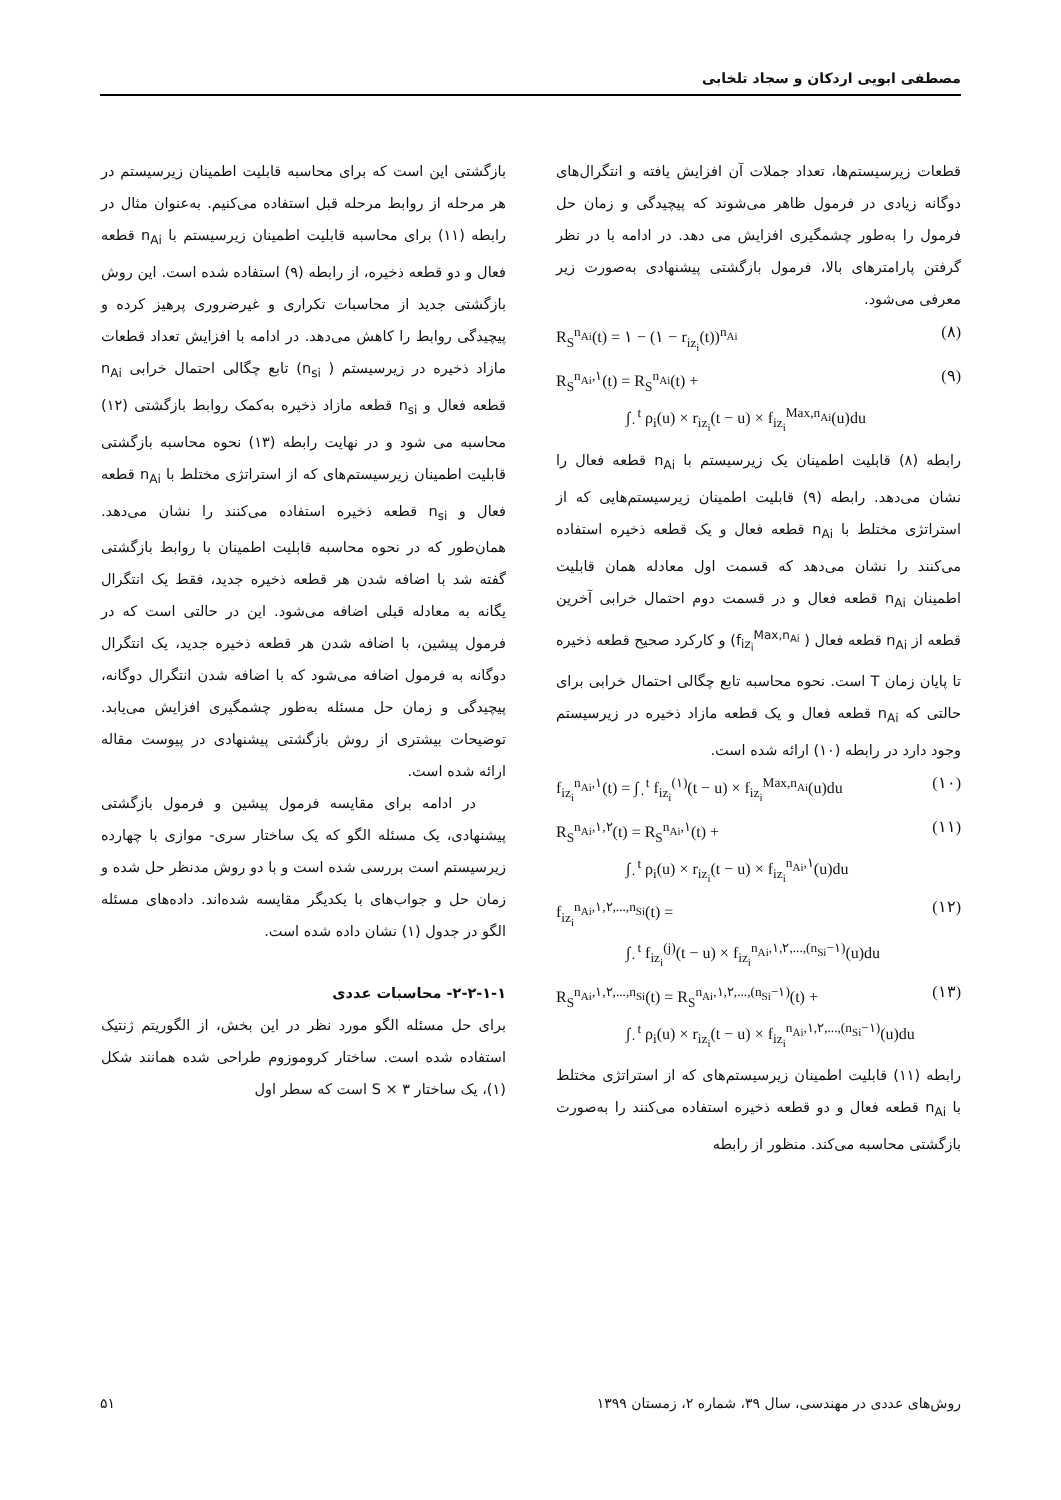مصطفی ابویی اردکان و سجاد تلخابی
قطعات زیرسیستم‌ها، تعداد جملات آن افزایش یافته و انتگرال‌های دوگانه زیادی در فرمول ظاهر می‌شوند که پیچیدگی و زمان حل فرمول را به‌طور چشمگیری افزایش می دهد. در ادامه با در نظر گرفتن پارامترهای بالا، فرمول بازگشتی پیشنهادی به‌صورت زیر معرفی می‌شود.
R<sub>S</sub><sup>n<sub>Ai</sub></sup>(t) = ۱ − (۱ − r<sub>iz<sub>i</sub></sub>(t))<sup>n<sub>Ai</sub></sup> (۸)
R<sub>S</sub><sup>n<sub>Ai</sub>,۱</sup>(t) = R<sub>S</sub><sup>n<sub>Ai</sub></sup>(t) +
∫<sub>۰</sub><sup>t</sup> ρ<sub>i</sub>(u) × r<sub>iz<sub>i</sub></sub>(t − u) × f<sub>iz<sub>i</sub></sub><sup>Max,n<sub>Ai</sub></sup>(u)du (۹)
رابطه (۸) قابلیت اطمینان یک زیرسیستم با n<sub>Ai</sub> قطعه فعال را نشان می‌دهد. رابطه (۹) قابلیت اطمینان زیرسیستم‌هایی که از استراتژی مختلط با n<sub>Ai</sub> قطعه فعال و یک قطعه ذخیره استفاده می‌کنند را نشان می‌دهد که قسمت اول معادله همان قابلیت اطمینان n<sub>Ai</sub> قطعه فعال و در قسمت دوم احتمال خرابی آخرین قطعه از n<sub>Ai</sub> قطعه فعال ( f<sub>iz<sub>i</sub></sub><sup>Max,n<sub>Ai</sub></sup>) و کارکرد صحیح قطعه ذخیره تا پایان زمان T است. نحوه محاسبه تابع چگالی احتمال خرابی برای حالتی که n<sub>Ai</sub> قطعه فعال و یک قطعه مازاد ذخیره در زیرسیستم وجود دارد در رابطه (۱۰) ارائه شده است.
f<sub>iz<sub>i</sub></sub><sup>n<sub>Ai</sub>,۱</sup>(t) = ∫<sub>۰</sub><sup>t</sup> f<sub>iz<sub>i</sub></sub><sup>(۱)</sup>(t − u) × f<sub>iz<sub>i</sub></sub><sup>Max,n<sub>Ai</sub></sup>(u)du (۱۰)
R<sub>S</sub><sup>n<sub>Ai</sub>,۱,۲</sup>(t) = R<sub>S</sub><sup>n<sub>Ai</sub>,۱</sup>(t) +
∫<sub>۰</sub><sup>t</sup> ρ<sub>i</sub>(u) × r<sub>iz<sub>i</sub></sub>(t − u) × f<sub>iz<sub>i</sub></sub><sup>n<sub>Ai</sub>,۱</sup>(u)du (۱۱)
f<sub>iz<sub>i</sub></sub><sup>n<sub>Ai</sub>,۱,۲,...,n<sub>Si</sub></sup>(t) =
∫<sub>۰</sub><sup>t</sup> f<sub>iz<sub>i</sub></sub><sup>(j)</sup>(t − u) × f<sub>iz<sub>i</sub></sub><sup>n<sub>Ai</sub>,۱,۲,...,(n<sub>Si</sub>−۱)</sup>(u)du (۱۲)
R<sub>S</sub><sup>n<sub>Ai</sub>,۱,۲,...,n<sub>Si</sub></sup>(t) = R<sub>S</sub><sup>n<sub>Ai</sub>,۱,۲,...,(n<sub>Si</sub>−۱)</sup>(t) +
∫<sub>۰</sub><sup>t</sup> ρ<sub>i</sub>(u) × r<sub>iz<sub>i</sub></sub>(t − u) × f<sub>iz<sub>i</sub></sub><sup>n<sub>Ai</sub>,۱,۲,...,(n<sub>Si</sub>−۱)</sup>(u)du (۱۳)
رابطه (۱۱) قابلیت اطمینان زیرسیستم‌های که از استراتژی مختلط با n<sub>Ai</sub> قطعه فعال و دو قطعه ذخیره استفاده می‌کنند را به‌صورت بازگشتی محاسبه می‌کند. منظور از رابطه
بازگشتی این است که برای محاسبه قابلیت اطمینان زیرسیستم در هر مرحله از روابط مرحله قبل استفاده می‌کنیم. به‌عنوان مثال در رابطه (۱۱) برای محاسبه قابلیت اطمینان زیرسیستم با n<sub>Ai</sub> قطعه فعال و دو قطعه ذخیره، از رابطه (۹) استفاده شده است. این روش بازگشتی جدید از محاسبات تکراری و غیرضروری پرهیز کرده و پیچیدگی روابط را کاهش می‌دهد. در ادامه با افزایش تعداد قطعات مازاد ذخیره در زیرسیستم ( n<sub>si</sub>) تابع چگالی احتمال خرابی n<sub>Ai</sub> قطعه فعال و n<sub>si</sub> قطعه مازاد ذخیره به‌کمک روابط بازگشتی (۱۲) محاسبه می شود و در نهایت رابطه (۱۳) نحوه محاسبه بازگشتی قابلیت اطمینان زیرسیستم‌های که از استراتژی مختلط با n<sub>Ai</sub> قطعه فعال و n<sub>si</sub> قطعه ذخیره استفاده می‌کنند را نشان می‌دهد. همان‌طور که در نحوه محاسبه قابلیت اطمینان با روابط بازگشتی گفته شد با اضافه شدن هر قطعه ذخیره جدید، فقط یک انتگرال یگانه به معادله قبلی اضافه می‌شود. این در حالتی است که در فرمول پیشین، با اضافه شدن هر قطعه ذخیره جدید، یک انتگرال دوگانه به فرمول اضافه می‌شود که با اضافه شدن انتگرال دوگانه، پیچیدگی و زمان حل مسئله به‌طور چشمگیری افزایش می‌یابد. توضیحات بیشتری از روش بازگشتی پیشنهادی در پیوست مقاله ارائه شده است.
در ادامه برای مقایسه فرمول پیشین و فرمول بازگشتی پیشنهادی، یک مسئله الگو که یک ساختار سری- موازی با چهارده زیرسیستم است بررسی شده است و با دو روش مدنظر حل شده و زمان حل و جواب‌های با یکدیگر مقایسه شده‌اند. داده‌های مسئله الگو در جدول (۱) نشان داده شده است.
۲-۲-۱-۱- محاسبات عددی
برای حل مسئله الگو مورد نظر در این بخش، از الگوریتم ژنتیک استفاده شده است. ساختار کروموزوم طراحی شده همانند شکل (۱)، یک ساختار S × ۳ است که سطر اول
روش‌های عددی در مهندسی، سال ۳۹، شماره ۲، زمستان ۱۳۹۹ ۵۱